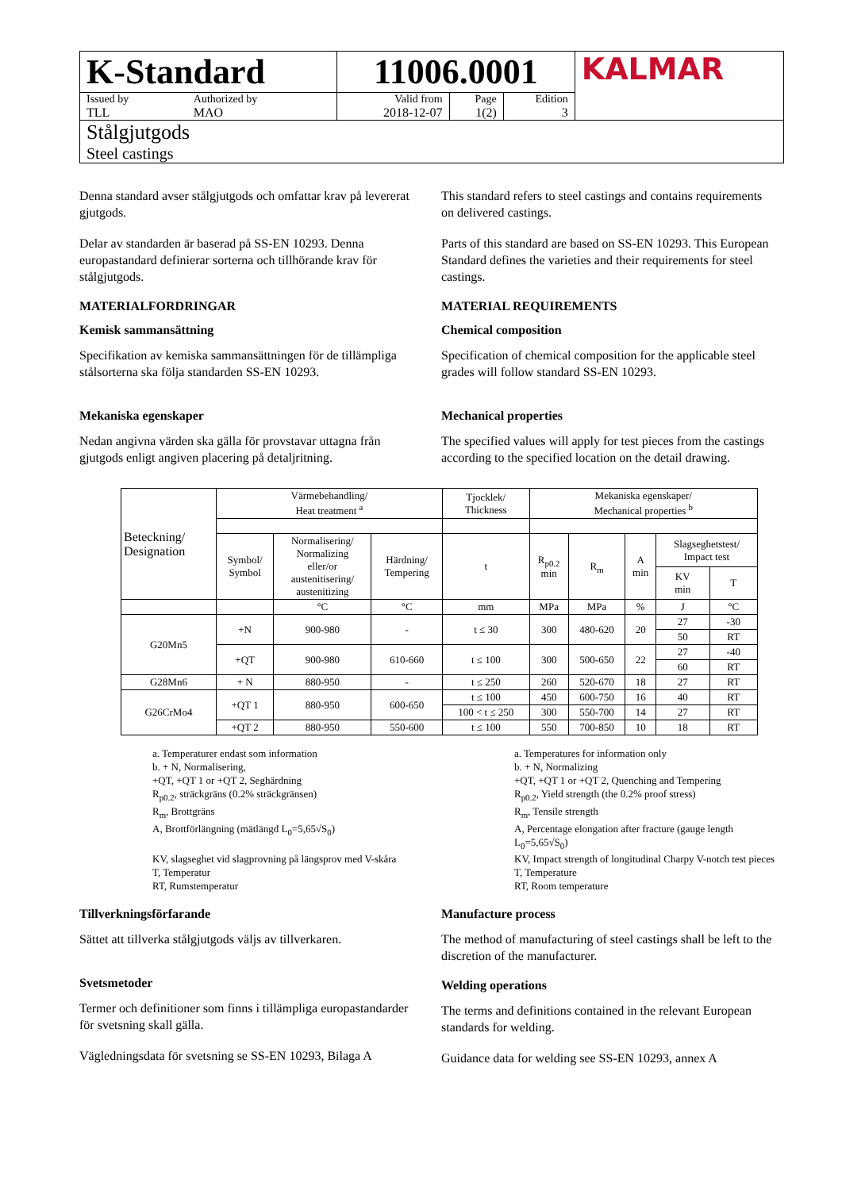| K-Standard | | 11006.0001 | | | KALMAR |
| Issued by TLL | Authorized by MAO | Valid from 2018-12-07 | Page 1(2) | Edition 3 | |
| Stålgjutgods Steel castings | | | | | |
Denna standard avser stålgjutgods och omfattar krav på levererat gjutgods.
Delar av standarden är baserad på SS-EN 10293. Denna europastandard definierar sorterna och tillhörande krav för stålgjutgods.
MATERIALFORDRINGAR
Kemisk sammansättning
Specifikation av kemiska sammansättningen för de tillämpliga stålsorterna ska följa standarden SS-EN 10293.
Mekaniska egenskaper
Nedan angivna värden ska gälla för provstavar uttagna från gjutgods enligt angiven placering på detaljritning.
This standard refers to steel castings and contains requirements on delivered castings.
Parts of this standard are based on SS-EN 10293. This European Standard defines the varieties and their requirements for steel castings.
MATERIAL REQUIREMENTS
Chemical composition
Specification of chemical composition for the applicable steel grades will follow standard SS-EN 10293.
Mechanical properties
The specified values will apply for test pieces from the castings according to the specified location on the detail drawing.
| Beteckning/ Designation | Värmebehandling/ Heat treatment <sup>a</sup> | | | Tjocklek/ Thickness | Mekaniska egenskaper/ Mechanical properties <sup>b</sup> | | | | |
| --- | --- | --- | --- | --- | --- | --- | --- | --- | --- |
| | Symbol/ Symbol | Normalisering/ Normalizing eller/or austenitisering/ austenitizing | Härdning/ Tempering | t | R<sub>p0.2</sub> min | R<sub>m</sub> | A min | Slagseghetstest/ Impact test | |
| | | | | | | | | KV min | T |
| | | °C | °C | mm | MPa | MPa | % | J | °C |
| G20Mn5 | +N | 900-980 | - | t ≤ 30 | 300 | 480-620 | 20 | 27 | -30 |
| | | | | | | | | 50 | RT |
| | +QT | 900-980 | 610-660 | t ≤ 100 | 300 | 500-650 | 22 | 27 | -40 |
| | | | | | | | | 60 | RT |
| G28Mn6 | + N | 880-950 | - | t ≤ 250 | 260 | 520-670 | 18 | 27 | RT |
| G26CrMo4 | +QT 1 | 880-950 | 600-650 | t ≤ 100 | 450 | 600-750 | 16 | 40 | RT |
| | | | | 100 < t ≤ 250 | 300 | 550-700 | 14 | 27 | RT |
| | +QT 2 | 880-950 | 550-600 | t ≤ 100 | 550 | 700-850 | 10 | 18 | RT |
a. Temperaturer endast som information
b. + N, Normalisering,
+QT, +QT 1 or +QT 2, Seghärdning
R<sub>p0.2</sub>, sträckgräns (0.2% sträckgränsen)
R<sub>m</sub>, Brottgräns
A, Brottförlängning (mätlängd L<sub>0</sub>=5,65√S<sub>0</sub>)
KV, slagseghet vid slagprovning på längsprov med V-skåra
T, Temperatur
RT, Rumstemperatur
a. Temperatures for information only
b. + N, Normalizing
+QT, +QT 1 or +QT 2, Quenching and Tempering
R<sub>p0.2</sub>, Yield strength (the 0.2% proof stress)
R<sub>m</sub>, Tensile strength
A, Percentage elongation after fracture (gauge length L<sub>0</sub>=5,65√S<sub>0</sub>)
KV, Impact strength of longitudinal Charpy V-notch test pieces
T, Temperature
RT, Room temperature
Tillverkningsförfarande
Sättet att tillverka stålgjutgods väljs av tillverkaren.
Svetsmetoder
Termer och definitioner som finns i tillämpliga europastandarder för svetsning skall gälla.
Vägledningsdata för svetsning se SS-EN 10293, Bilaga A
Manufacture process
The method of manufacturing of steel castings shall be left to the discretion of the manufacturer.
Welding operations
The terms and definitions contained in the relevant European standards for welding.
Guidance data for welding see SS-EN 10293, annex A